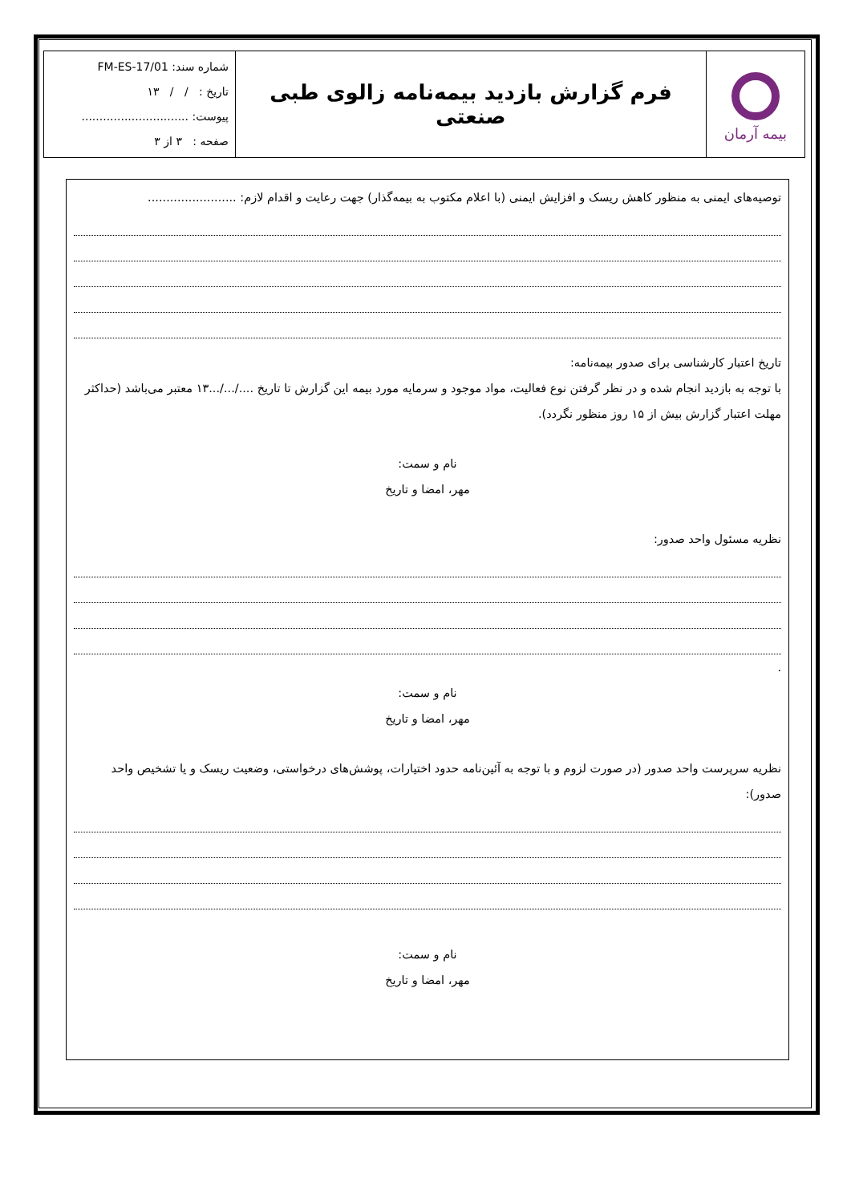| بیمه آرمان | فرم گزارش بازدید بیمه‌نامه زالوی طبی صنعتی | شماره سند: FM-ES-17/01 تاریخ : / / ۱۳ پیوست: .............................. صفحه : ۳ از ۳ |
توصیه‌های ایمنی به منظور کاهش ریسک و افزایش ایمنی (با اعلام مکتوب به بیمه‌گذار) جهت رعایت و اقدام لازم: ........................
تاریخ اعتبار کارشناسی برای صدور بیمه‌نامه:
با توجه به بازدید انجام شده و در نظر گرفتن نوع فعالیت، مواد موجود و سرمایه مورد بیمه این گزارش تا تاریخ ..../.../...۱۳ معتبر می‌باشد (حداکثر مهلت اعتبار گزارش بیش از ۱۵ روز منظور نگردد).
نام و سمت:
مهر، امضا و تاریخ
نظریه مسئول واحد صدور:
.
نام و سمت:
مهر، امضا و تاریخ
نظریه سرپرست واحد صدور (در صورت لزوم و با توجه به آئین‌نامه حدود اختیارات، پوشش‌های درخواستی، وضعیت ریسک و یا تشخیص واحد صدور):
نام و سمت:
مهر، امضا و تاریخ